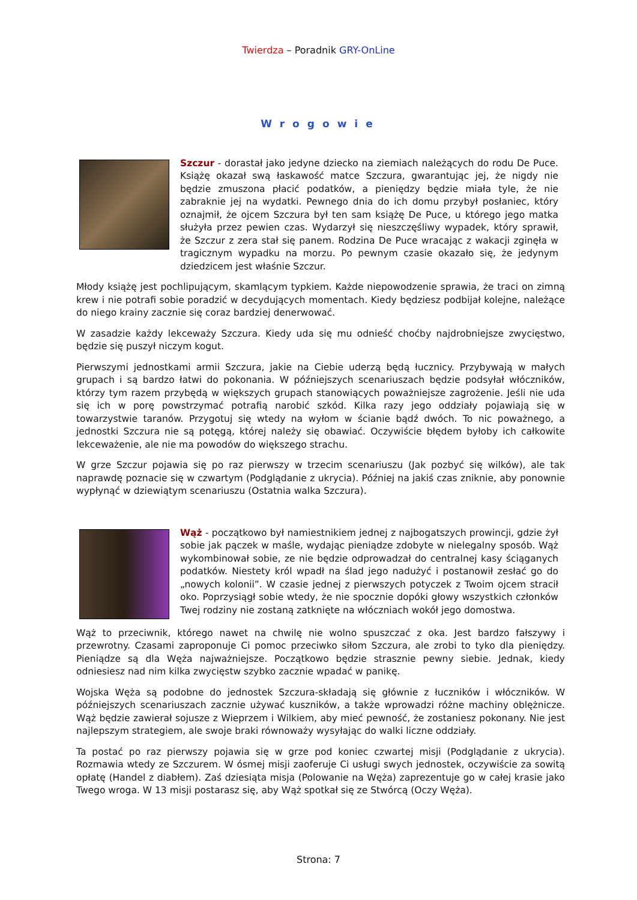Twierdza – Poradnik GRY-OnLine
Wrogowie
Szczur - dorastał jako jedyne dziecko na ziemiach należących do rodu De Puce. Książę okazał swą łaskawość matce Szczura, gwarantując jej, że nigdy nie będzie zmuszona płacić podatków, a pieniędzy będzie miała tyle, że nie zabraknie jej na wydatki. Pewnego dnia do ich domu przybył posłaniec, który oznajmił, że ojcem Szczura był ten sam książę De Puce, u którego jego matka służyła przez pewien czas. Wydarzył się nieszczęśliwy wypadek, który sprawił, że Szczur z zera stał się panem. Rodzina De Puce wracając z wakacji zginęła w tragicznym wypadku na morzu. Po pewnym czasie okazało się, że jedynym dziedzicem jest właśnie Szczur.
Młody książę jest pochlipującym, skamlącym typkiem. Każde niepowodzenie sprawia, że traci on zimną krew i nie potrafi sobie poradzić w decydujących momentach. Kiedy będziesz podbijał kolejne, należące do niego krainy zacznie się coraz bardziej denerwować.
W zasadzie każdy lekceważy Szczura. Kiedy uda się mu odnieść choćby najdrobniejsze zwycięstwo, będzie się puszył niczym kogut.
Pierwszymi jednostkami armii Szczura, jakie na Ciebie uderzą będą łucznicy. Przybywają w małych grupach i są bardzo łatwi do pokonania. W późniejszych scenariuszach będzie podsyłał włóczników, którzy tym razem przybędą w większych grupach stanowiących poważniejsze zagrożenie. Jeśli nie uda się ich w porę powstrzymać potrafią narobić szkód. Kilka razy jego oddziały pojawiają się w towarzystwie taranów. Przygotuj się wtedy na wyłom w ścianie bądź dwóch. To nic poważnego, a jednostki Szczura nie są potęgą, której należy się obawiać. Oczywiście błędem byłoby ich całkowite lekceważenie, ale nie ma powodów do większego strachu.
W grze Szczur pojawia się po raz pierwszy w trzecim scenariuszu (Jak pozbyć się wilków), ale tak naprawdę poznacie się w czwartym (Podglądanie z ukrycia). Później na jakiś czas zniknie, aby ponownie wypłynąć w dziewiątym scenariuszu (Ostatnia walka Szczura).
Wąż - początkowo był namiestnikiem jednej z najbogatszych prowincji, gdzie żył sobie jak pączek w maśle, wydając pieniądze zdobyte w nielegalny sposób. Wąż wykombinował sobie, ze nie będzie odprowadzał do centralnej kasy ściąganych podatków. Niestety król wpadł na ślad jego nadużyć i postanowił zesłać go do „nowych kolonii”. W czasie jednej z pierwszych potyczek z Twoim ojcem stracił oko. Poprzysiągł sobie wtedy, że nie spocznie dopóki głowy wszystkich członków Twej rodziny nie zostaną zatknięte na włóczniach wokół jego domostwa.
Wąż to przeciwnik, którego nawet na chwilę nie wolno spuszczać z oka. Jest bardzo fałszywy i przewrotny. Czasami zaproponuje Ci pomoc przeciwko siłom Szczura, ale zrobi to tyko dla pieniędzy. Pieniądze są dla Węża najważniejsze. Początkowo będzie strasznie pewny siebie. Jednak, kiedy odniesiesz nad nim kilka zwycięstw szybko zacznie wpadać w panikę.
Wojska Węża są podobne do jednostek Szczura-składają się głównie z łuczników i włóczników. W późniejszych scenariuszach zacznie używać kuszników, a także wprowadzi różne machiny oblężnicze. Wąż będzie zawierał sojusze z Wieprzem i Wilkiem, aby mieć pewność, że zostaniesz pokonany. Nie jest najlepszym strategiem, ale swoje braki równoważy wysyłając do walki liczne oddziały.
Ta postać po raz pierwszy pojawia się w grze pod koniec czwartej misji (Podglądanie z ukrycia). Rozmawia wtedy ze Szczurem. W ósmej misji zaoferuje Ci usługi swych jednostek, oczywiście za sowitą opłatę (Handel z diabłem). Zaś dziesiąta misja (Polowanie na Węża) zaprezentuje go w całej krasie jako Twego wroga. W 13 misji postarasz się, aby Wąż spotkał się ze Stwórcą (Oczy Węża).
Strona: 7